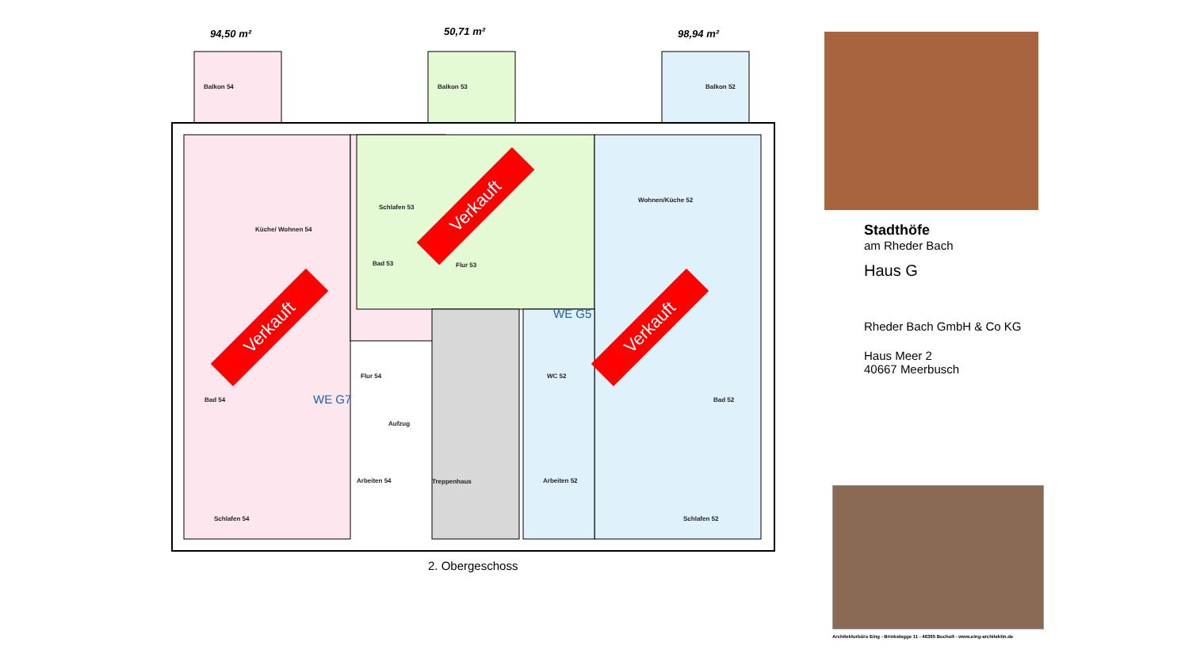94,50 m² 50,71 m² 98,94 m²
Balkon 54 Balkon 53 Balkon 52
Küche/ Wohnen 54
Schlafen 53
Bad 53 Flur 53
Wohnen/Küche 52
Flur 54
Bad 54
Aufzug
Arbeiten 54 Treppenhaus Arbeiten 52
Schlafen 54 Schlafen 52
Bad 52
WC 52
WE G7
WE G5
2. Obergeschoss
Verkauft
Verkauft
Verkauft
Stadthöfe
am Rheder Bach
Haus G
Rheder Bach GmbH & Co KG
Haus Meer 2
40667 Meerbusch
Architekturbüro Eing - Brinkstegge 11 - 46395 Bocholt - www.eing-architektin.de